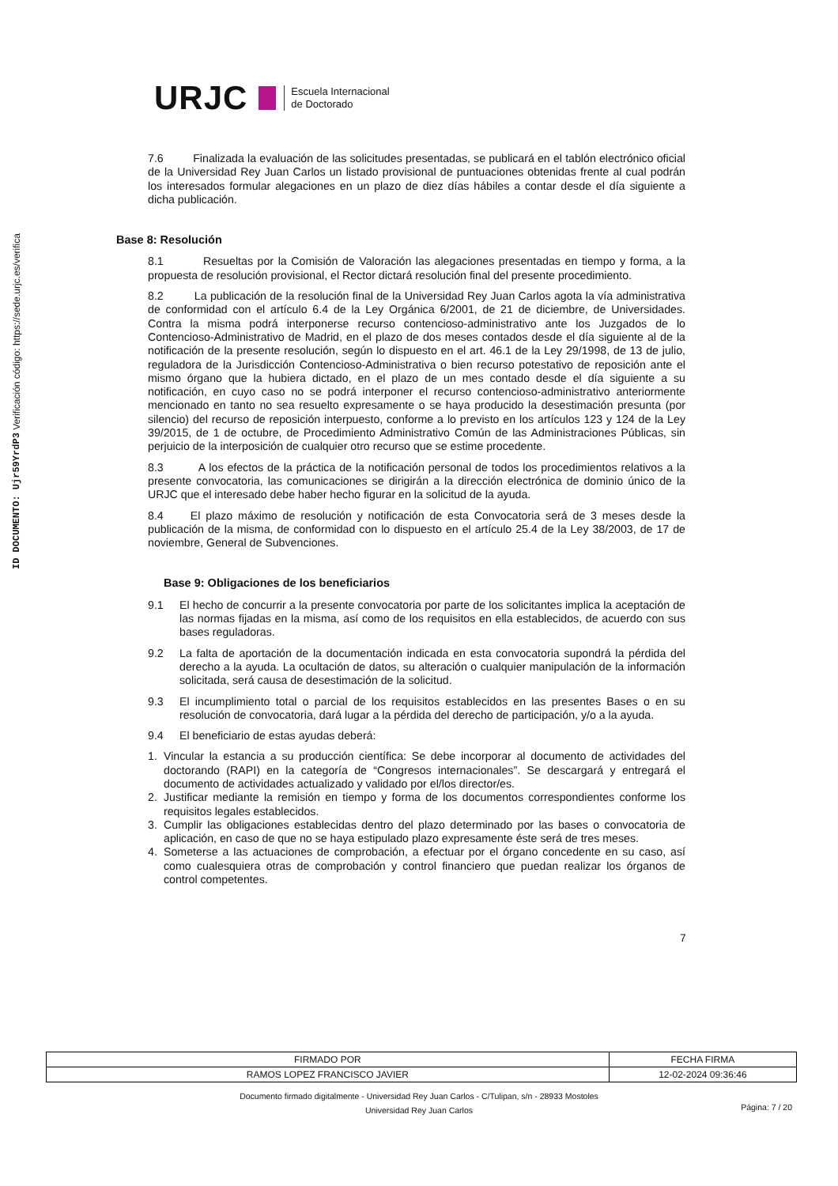ID DOCUMENTO: Ujr59YrdP3 Verificación código: https://sede.urjc.es/verifica
URJC Escuela Internacional
de Doctorado
7.6 Finalizada la evaluación de las solicitudes presentadas, se publicará en el tablón electrónico oficial de la Universidad Rey Juan Carlos un listado provisional de puntuaciones obtenidas frente al cual podrán los interesados formular alegaciones en un plazo de diez días hábiles a contar desde el día siguiente a dicha publicación.
Base 8: Resolución
8.1 Resueltas por la Comisión de Valoración las alegaciones presentadas en tiempo y forma, a la propuesta de resolución provisional, el Rector dictará resolución final del presente procedimiento.
8.2 La publicación de la resolución final de la Universidad Rey Juan Carlos agota la vía administrativa de conformidad con el artículo 6.4 de la Ley Orgánica 6/2001, de 21 de diciembre, de Universidades. Contra la misma podrá interponerse recurso contencioso-administrativo ante los Juzgados de lo Contencioso-Administrativo de Madrid, en el plazo de dos meses contados desde el día siguiente al de la notificación de la presente resolución, según lo dispuesto en el art. 46.1 de la Ley 29/1998, de 13 de julio, reguladora de la Jurisdicción Contencioso-Administrativa o bien recurso potestativo de reposición ante el mismo órgano que la hubiera dictado, en el plazo de un mes contado desde el día siguiente a su notificación, en cuyo caso no se podrá interponer el recurso contencioso-administrativo anteriormente mencionado en tanto no sea resuelto expresamente o se haya producido la desestimación presunta (por silencio) del recurso de reposición interpuesto, conforme a lo previsto en los artículos 123 y 124 de la Ley 39/2015, de 1 de octubre, de Procedimiento Administrativo Común de las Administraciones Públicas, sin perjuicio de la interposición de cualquier otro recurso que se estime procedente.
8.3 A los efectos de la práctica de la notificación personal de todos los procedimientos relativos a la presente convocatoria, las comunicaciones se dirigirán a la dirección electrónica de dominio único de la URJC que el interesado debe haber hecho figurar en la solicitud de la ayuda.
8.4 El plazo máximo de resolución y notificación de esta Convocatoria será de 3 meses desde la publicación de la misma, de conformidad con lo dispuesto en el artículo 25.4 de la Ley 38/2003, de 17 de noviembre, General de Subvenciones.
Base 9: Obligaciones de los beneficiarios
9.1 El hecho de concurrir a la presente convocatoria por parte de los solicitantes implica la aceptación de las normas fijadas en la misma, así como de los requisitos en ella establecidos, de acuerdo con sus bases reguladoras.
9.2 La falta de aportación de la documentación indicada en esta convocatoria supondrá la pérdida del derecho a la ayuda. La ocultación de datos, su alteración o cualquier manipulación de la información solicitada, será causa de desestimación de la solicitud.
9.3 El incumplimiento total o parcial de los requisitos establecidos en las presentes Bases o en su resolución de convocatoria, dará lugar a la pérdida del derecho de participación, y/o a la ayuda.
9.4 El beneficiario de estas ayudas deberá:
1. Vincular la estancia a su producción científica: Se debe incorporar al documento de actividades del doctorando (RAPI) en la categoría de “Congresos internacionales”. Se descargará y entregará el documento de actividades actualizado y validado por el/los director/es.
2. Justificar mediante la remisión en tiempo y forma de los documentos correspondientes conforme los requisitos legales establecidos.
3. Cumplir las obligaciones establecidas dentro del plazo determinado por las bases o convocatoria de aplicación, en caso de que no se haya estipulado plazo expresamente éste será de tres meses.
4. Someterse a las actuaciones de comprobación, a efectuar por el órgano concedente en su caso, así como cualesquiera otras de comprobación y control financiero que puedan realizar los órganos de control competentes.
7
| FIRMADO POR | FECHA FIRMA |
| RAMOS LOPEZ FRANCISCO JAVIER | 12-02-2024 09:36:46 |
Documento firmado digitalmente - Universidad Rey Juan Carlos - C/Tulipan, s/n - 28933 Mostoles
Universidad Rey Juan Carlos
Página: 7 / 20